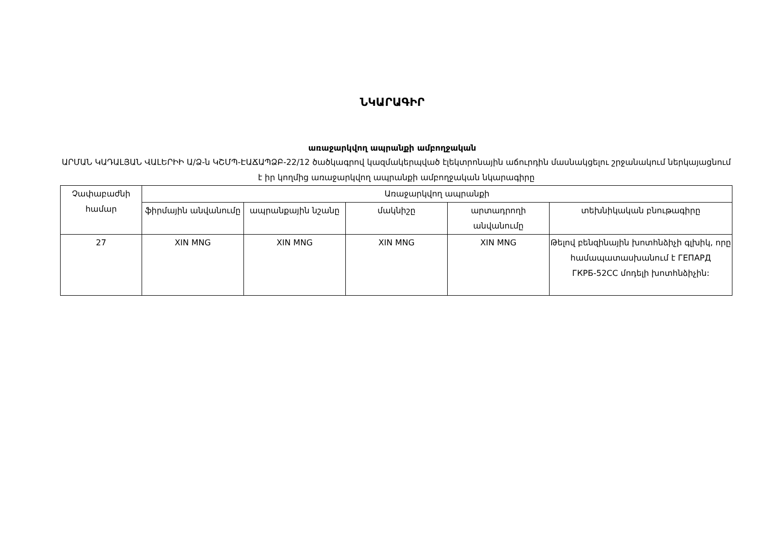ՆԿԱՐԱԳԻՐ
առաջարկվող ապրանքի ամբողջական
ԱՐՄԱՆ ԿԱԴԱԼՅԱՆ ՎԱԼԵՐԻԻ Ա/Ձ-ն ԿՇՄՊ-ԷԱՃԱՊՁԲ-22/12 ծածկագրով կազմակերպված էլեկտրոնային աճուրդին մասնակցելու շրջանակում ներկայացնում է իր կողմից առաջարկվող ապրանքի ամբողջական նկարագիրը
| Չափաբաժնի համար | Առաջարկվող ապրանքի | | | | |
| --- | --- | --- | --- | --- | --- |
| | ֆիրմային անվանումը | ապրանքային նշանը | մակնիշը | արտադրողի անվանումը | տեխնիկական բնութագիրը |
| 27 | XIN MNG | XIN MNG | XIN MNG | XIN MNG | Թելով բենզինային խոտհնձիչի գլխիկ, որը համապատասխանում է ГЕПАРД ГКРБ-52СС մոդելի խոտհնձիչին: |